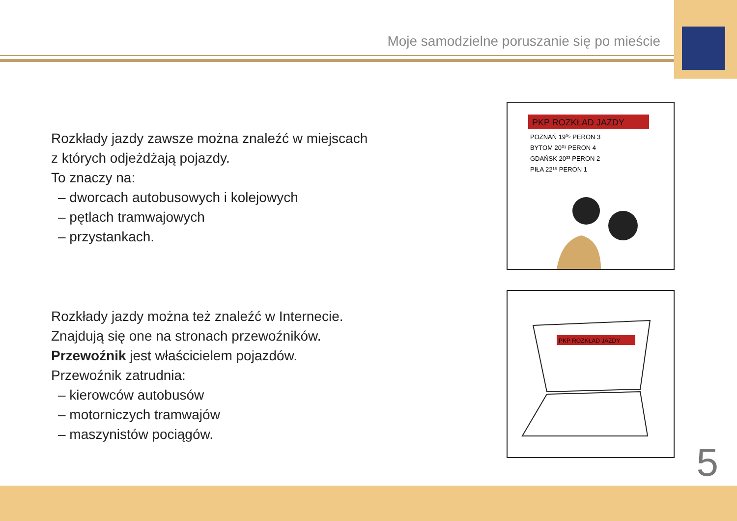Moje samodzielne poruszanie się po mieście
Rozkłady jazdy zawsze można znaleźć w miejscach
z których odjeżdżają pojazdy.
To znaczy na:
– dworcach autobusowych i kolejowych
– pętlach tramwajowych
– przystankach.
Rozkłady jazdy można też znaleźć w Internecie.
Znajdują się one na stronach przewoźników.
Przewoźnik jest właścicielem pojazdów.
Przewoźnik zatrudnia:
– kierowców autobusów
– motorniczych tramwajów
– maszynistów pociągów.
PKP ROZKŁAD JAZDY
POZNAŃ 19⁰⁵ PERON 3
BYTOM 20⁰¹ PERON 4
GDAŃSK 20³³ PERON 2
PIŁA 22¹⁵ PERON 1
PKP ROZKŁAD JAZDY
5